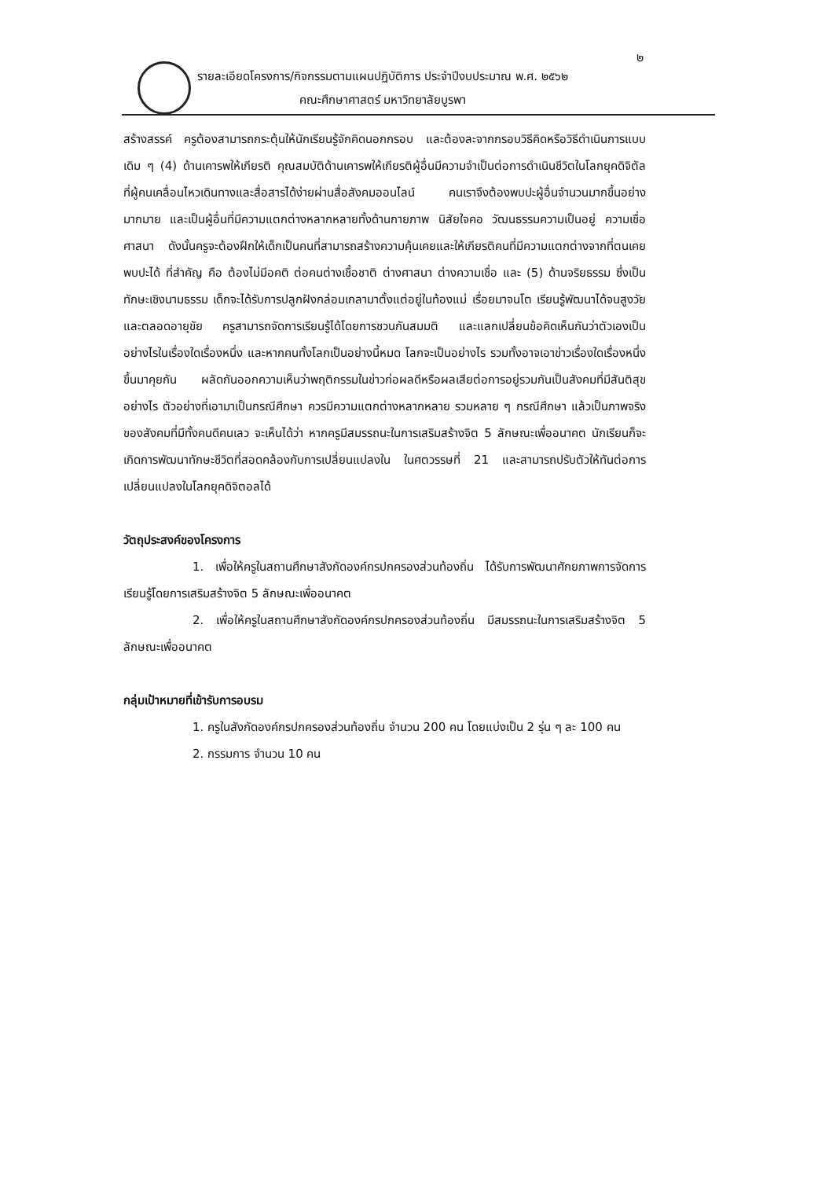๒
รายละเอียดโครงการ/กิจกรรมตามแผนปฏิบัติการ ประจำปีงบประมาณ พ.ศ. ๒๕๖๒
คณะศึกษาศาสตร์ มหาวิทยาลัยบูรพา
สร้างสรรค์ ครูต้องสามารถกระตุ้นให้นักเรียนรู้จักคิดนอกกรอบ และต้องละจากกรอบวิธีคิดหรือวิธีดำเนินการแบบเดิม ๆ (4) ด้านเคารพให้เกียรติ คุณสมบัติด้านเคารพให้เกียรติผู้อื่นมีความจำเป็นต่อการดำเนินชีวิตในโลกยุคดิจิตัล ที่ผู้คนเคลื่อนไหวเดินทางและสื่อสารได้ง่ายผ่านสื่อสังคมออนไลน์ คนเราจึงต้องพบปะผู้อื่นจำนวนมากขึ้นอย่างมากมาย และเป็นผู้อื่นที่มีความแตกต่างหลากหลายทั้งด้านกายภาพ นิสัยใจคอ วัฒนธรรมความเป็นอยู่ ความเชื่อ ศาสนา ดังนั้นครูจะต้องฝึกให้เด็กเป็นคนที่สามารถสร้างความคุ้นเคยและให้เกียรติคนที่มีความแตกต่างจากที่ตนเคยพบปะได้ ที่สำคัญ คือ ต้องไม่มีอคติ ต่อคนต่างเชื้อชาติ ต่างศาสนา ต่างความเชื่อ และ (5) ด้านจริยธรรม ซึ่งเป็นทักษะเชิงนามธรรม เด็กจะได้รับการปลูกฝังกล่อมเกลามาตั้งแต่อยู่ในท้องแม่ เรื่อยมาจนโต เรียนรู้พัฒนาได้จนสูงวัย และตลอดอายุขัย ครูสามารถจัดการเรียนรู้ได้โดยการชวนกันสมมติ และแลกเปลี่ยนข้อคิดเห็นกันว่าตัวเองเป็นอย่างไรในเรื่องใดเรื่องหนึ่ง และหากคนทั้งโลกเป็นอย่างนี้หมด โลกจะเป็นอย่างไร รวมทั้งอาจเอาข่าวเรื่องใดเรื่องหนึ่งขึ้นมาคุยกัน ผลัดกันออกความเห็นว่าพฤติกรรมในข่าวก่อผลดีหรือผลเสียต่อการอยู่รวมกันเป็นสังคมที่มีสันติสุขอย่างไร ตัวอย่างที่เอามาเป็นกรณีศึกษา ควรมีความแตกต่างหลากหลาย รวมหลาย ๆ กรณีศึกษา แล้วเป็นภาพจริงของสังคมที่มีทั้งคนดีคนเลว จะเห็นได้ว่า หากครูมีสมรรถนะในการเสริมสร้างจิต 5 ลักษณะเพื่ออนาคต นักเรียนก็จะเกิดการพัฒนาทักษะชีวิตที่สอดคล้องกับการเปลี่ยนแปลงใน ในศตวรรษที่ 21 และสามารถปรับตัวให้ทันต่อการเปลี่ยนแปลงในโลกยุคดิจิตอลได้
วัตถุประสงค์ของโครงการ
1. เพื่อให้ครูในสถานศึกษาสังกัดองค์กรปกครองส่วนท้องถิ่น ได้รับการพัฒนาศักยภาพการจัดการเรียนรู้โดยการเสริมสร้างจิต 5 ลักษณะเพื่ออนาคต
2. เพื่อให้ครูในสถานศึกษาสังกัดองค์กรปกครองส่วนท้องถิ่น มีสมรรถนะในการเสริมสร้างจิต 5 ลักษณะเพื่ออนาคต
กลุ่มเป้าหมายที่เข้ารับการอบรม
1. ครูในสังกัดองค์กรปกครองส่วนท้องถิ่น จำนวน 200 คน โดยแบ่งเป็น 2 รุ่น ๆ ละ 100 คน
2. กรรมการ จำนวน 10 คน